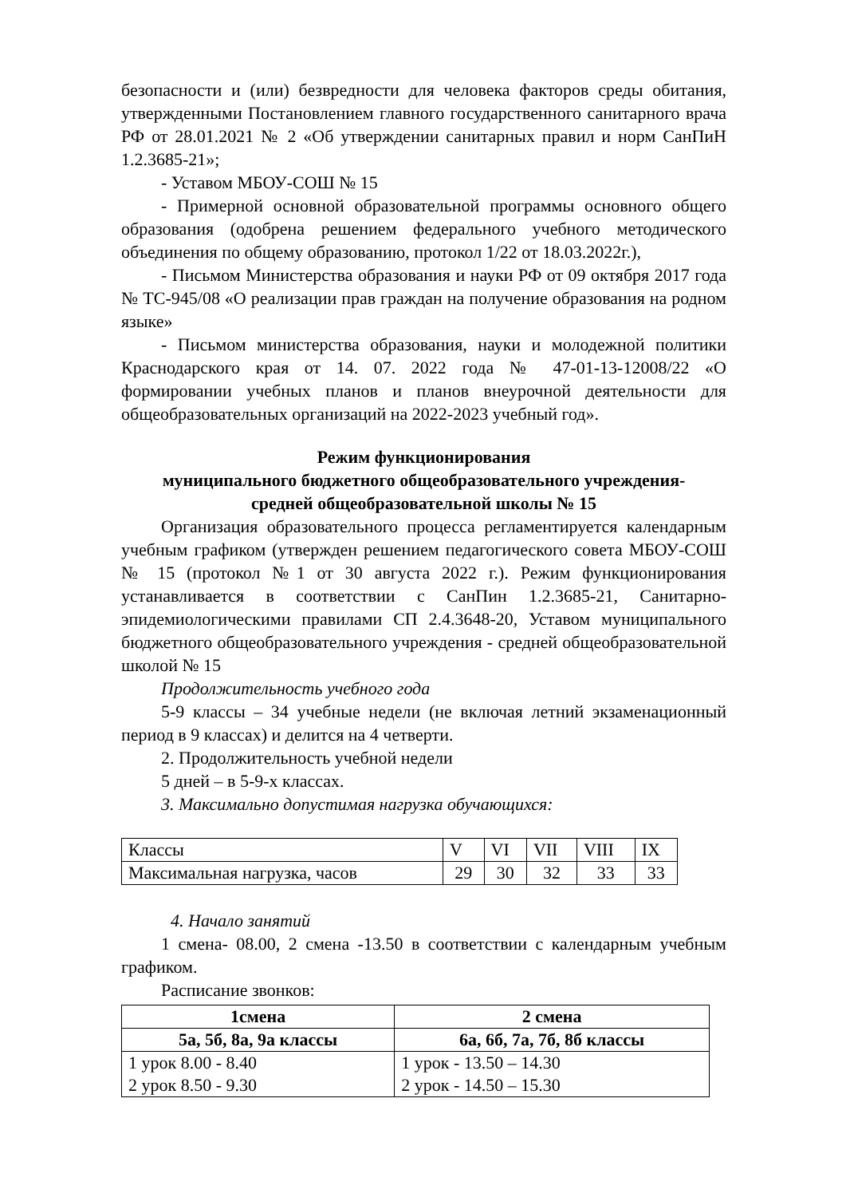безопасности и (или) безвредности для человека факторов среды обитания, утвержденными Постановлением главного государственного санитарного врача РФ от 28.01.2021 № 2 «Об утверждении санитарных правил и норм СанПиН 1.2.3685-21»;
- Уставом МБОУ-СОШ № 15
- Примерной основной образовательной программы основного общего образования (одобрена решением федерального учебного методического объединения по общему образованию, протокол 1/22 от 18.03.2022г.),
- Письмом Министерства образования и науки РФ от 09 октября 2017 года № ТС-945/08 «О реализации прав граждан на получение образования на родном языке»
- Письмом министерства образования, науки и молодежной политики Краснодарского края от 14. 07. 2022 года № 47-01-13-12008/22 «О формировании учебных планов и планов внеурочной деятельности для общеобразовательных организаций на 2022-2023 учебный год».
Режим функционирования
муниципального бюджетного общеобразовательного учреждения-
средней общеобразовательной школы № 15
Организация образовательного процесса регламентируется календарным учебным графиком (утвержден решением педагогического совета МБОУ-СОШ № 15 (протокол №1 от 30 августа 2022 г.). Режим функционирования устанавливается в соответствии с СанПин 1.2.3685-21, Санитарно-эпидемиологическими правилами СП 2.4.3648-20, Уставом муниципального бюджетного общеобразовательного учреждения - средней общеобразовательной школой № 15
Продолжительность учебного года
5-9 классы – 34 учебные недели (не включая летний экзаменационный период в 9 классах) и делится на 4 четверти.
2. Продолжительность учебной недели
5 дней – в 5-9-х классах.
3. Максимально допустимая нагрузка обучающихся:
| Классы | V | VI | VII | VIII | IX |
| Максимальная нагрузка, часов | 29 | 30 | 32 | 33 | 33 |
4. Начало занятий
1 смена- 08.00, 2 смена -13.50 в соответствии с календарным учебным графиком.
Расписание звонков:
| 1смена | 2 смена |
| --- | --- |
| 5а, 5б, 8а, 9а классы | 6а, 6б, 7а, 7б, 8б классы |
| 1 урок 8.00 - 8.40 2 урок 8.50 - 9.30 | 1 урок - 13.50 – 14.30 2 урок - 14.50 – 15.30 |